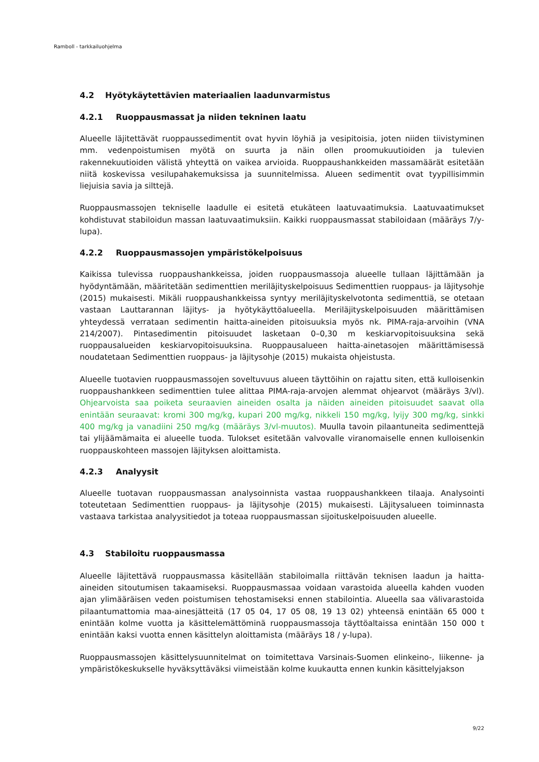Ramboll - tarkkailuohjelma
4.2 Hyötykäytettävien materiaalien laadunvarmistus
4.2.1 Ruoppausmassat ja niiden tekninen laatu
Alueelle läjitettävät ruoppaussedimentit ovat hyvin löyhiä ja vesipitoisia, joten niiden tiivistyminen mm. vedenpoistumisen myötä on suurta ja näin ollen proomukuutioiden ja tulevien rakennekuutioiden välistä yhteyttä on vaikea arvioida. Ruoppaushankkeiden massamäärät esitetään niitä koskevissa vesilupahakemuksissa ja suunnitelmissa. Alueen sedimentit ovat tyypillisimmin liejuisia savia ja silttejä.
Ruoppausmassojen tekniselle laadulle ei esitetä etukäteen laatuvaatimuksia. Laatuvaatimukset kohdistuvat stabiloidun massan laatuvaatimuksiin. Kaikki ruoppausmassat stabiloidaan (määräys 7/y-lupa).
4.2.2 Ruoppausmassojen ympäristökelpoisuus
Kaikissa tulevissa ruoppaushankkeissa, joiden ruoppausmassoja alueelle tullaan läjittämään ja hyödyntämään, määritetään sedimenttien meriläjityskelpoisuus Sedimenttien ruoppaus- ja läjitysohje (2015) mukaisesti. Mikäli ruoppaushankkeissa syntyy meriläjityskelvotonta sedimenttiä, se otetaan vastaan Lauttarannan läjitys- ja hyötykäyttöalueella. Meriläjityskelpoisuuden määrittämisen yhteydessä verrataan sedimentin haitta-aineiden pitoisuuksia myös nk. PIMA-raja-arvoihin (VNA 214/2007). Pintasedimentin pitoisuudet lasketaan 0–0,30 m keskiarvopitoisuuksina sekä ruoppausalueiden keskiarvopitoisuuksina. Ruoppausalueen haitta-ainetasojen määrittämisessä noudatetaan Sedimenttien ruoppaus- ja läjitysohje (2015) mukaista ohjeistusta.
Alueelle tuotavien ruoppausmassojen soveltuvuus alueen täyttöihin on rajattu siten, että kulloisenkin ruoppaushankkeen sedimenttien tulee alittaa PIMA-raja-arvojen alemmat ohjearvot (määräys 3/vl). Ohjearvoista saa poiketa seuraavien aineiden osalta ja näiden aineiden pitoisuudet saavat olla enintään seuraavat: kromi 300 mg/kg, kupari 200 mg/kg, nikkeli 150 mg/kg, lyijy 300 mg/kg, sinkki 400 mg/kg ja vanadiini 250 mg/kg (määräys 3/vl-muutos). Muulla tavoin pilaantuneita sedimenttejä tai ylijäämämaita ei alueelle tuoda. Tulokset esitetään valvovalle viranomaiselle ennen kulloisenkin ruoppauskohteen massojen läjityksen aloittamista.
4.2.3 Analyysit
Alueelle tuotavan ruoppausmassan analysoinnista vastaa ruoppaushankkeen tilaaja. Analysointi toteutetaan Sedimenttien ruoppaus- ja läjitysohje (2015) mukaisesti. Läjitysalueen toiminnasta vastaava tarkistaa analyysitiedot ja toteaa ruoppausmassan sijoituskelpoisuuden alueelle.
4.3 Stabiloitu ruoppausmassa
Alueelle läjitettävä ruoppausmassa käsitellään stabiloimalla riittävän teknisen laadun ja haitta-aineiden sitoutumisen takaamiseksi. Ruoppausmassaa voidaan varastoida alueella kahden vuoden ajan ylimääräisen veden poistumisen tehostamiseksi ennen stabilointia. Alueella saa välivarastoida pilaantumattomia maa-ainesjätteitä (17 05 04, 17 05 08, 19 13 02) yhteensä enintään 65 000 t enintään kolme vuotta ja käsittelemättöminä ruoppausmassoja täyttöaltaissa enintään 150 000 t enintään kaksi vuotta ennen käsittelyn aloittamista (määräys 18 / y-lupa).
Ruoppausmassojen käsittelysuunnitelmat on toimitettava Varsinais-Suomen elinkeino-, liikenne- ja ympäristökeskukselle hyväksyttäväksi viimeistään kolme kuukautta ennen kunkin käsittelyjakson
9/22